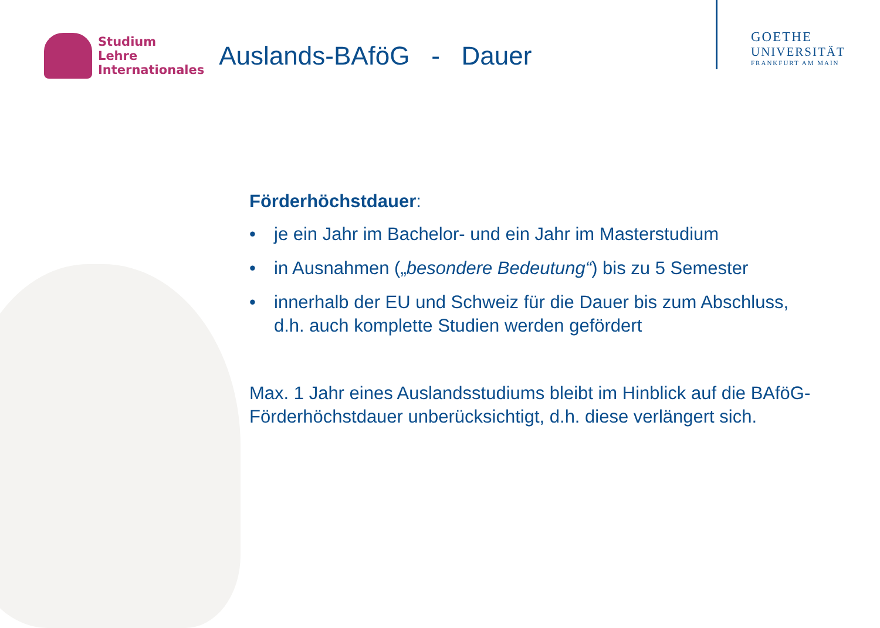Studium
Lehre
Internationales
Auslands-BAföG - Dauer
GOETHE
UNIVERSITÄT
FRANKFURT AM MAIN
Förderhöchstdauer:
• je ein Jahr im Bachelor- und ein Jahr im Masterstudium
• in Ausnahmen („besondere Bedeutung“) bis zu 5 Semester
• innerhalb der EU und Schweiz für die Dauer bis zum Abschluss, d.h. auch komplette Studien werden gefördert
Max. 1 Jahr eines Auslandsstudiums bleibt im Hinblick auf die BAföG-Förderhöchstdauer unberücksichtigt, d.h. diese verlängert sich.